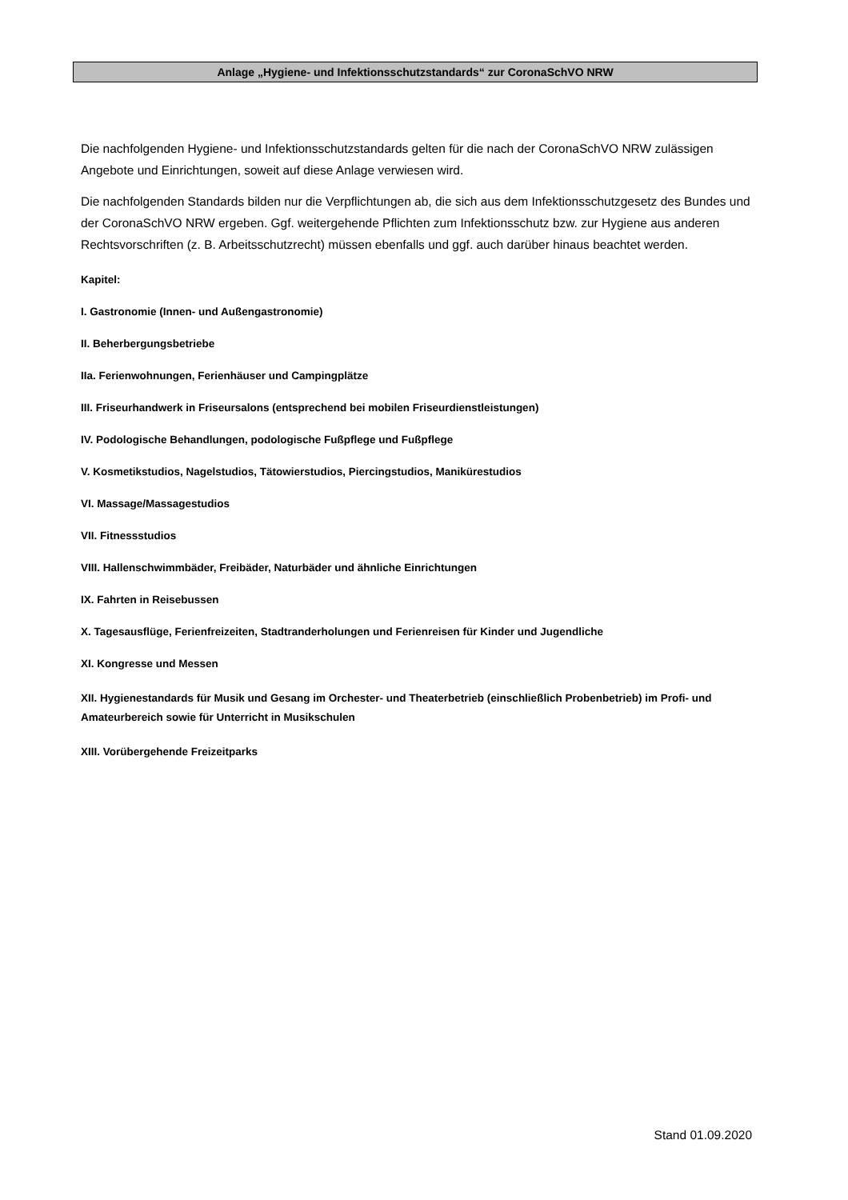Anlage „Hygiene- und Infektionsschutzstandards“ zur CoronaSchVO NRW
Die nachfolgenden Hygiene- und Infektionsschutzstandards gelten für die nach der CoronaSchVO NRW zulässigen Angebote und Einrichtungen, soweit auf diese Anlage verwiesen wird.
Die nachfolgenden Standards bilden nur die Verpflichtungen ab, die sich aus dem Infektionsschutzgesetz des Bundes und der CoronaSchVO NRW ergeben. Ggf. weitergehende Pflichten zum Infektionsschutz bzw. zur Hygiene aus anderen Rechtsvorschriften (z. B. Arbeitsschutzrecht) müssen ebenfalls und ggf. auch darüber hinaus beachtet werden.
Kapitel:
I. Gastronomie (Innen- und Außengastronomie)
II. Beherbergungsbetriebe
IIa. Ferienwohnungen, Ferienhäuser und Campingplätze
III. Friseurhandwerk in Friseursalons (entsprechend bei mobilen Friseurdienstleistungen)
IV. Podologische Behandlungen, podologische Fußpflege und Fußpflege
V. Kosmetikstudios, Nagelstudios, Tätowierstudios, Piercingstudios, Maniküre­studios
VI. Massage/Massagestudios
VII. Fitnessstudios
VIII. Hallenschwimmbäder, Freibäder, Naturbäder und ähnliche Einrichtungen
IX. Fahrten in Reisebussen
X. Tagesausflüge, Ferienfreizeiten, Stadtranderholungen und Ferienreisen für Kinder und Jugendliche
XI. Kongresse und Messen
XII. Hygienestandards für Musik und Gesang im Orchester- und Theaterbetrieb (einschließlich Probenbetrieb) im Profi- und Amateurbereich sowie für Unterricht in Musikschulen
XIII. Vorübergehende Freizeitparks
Stand 01.09.2020